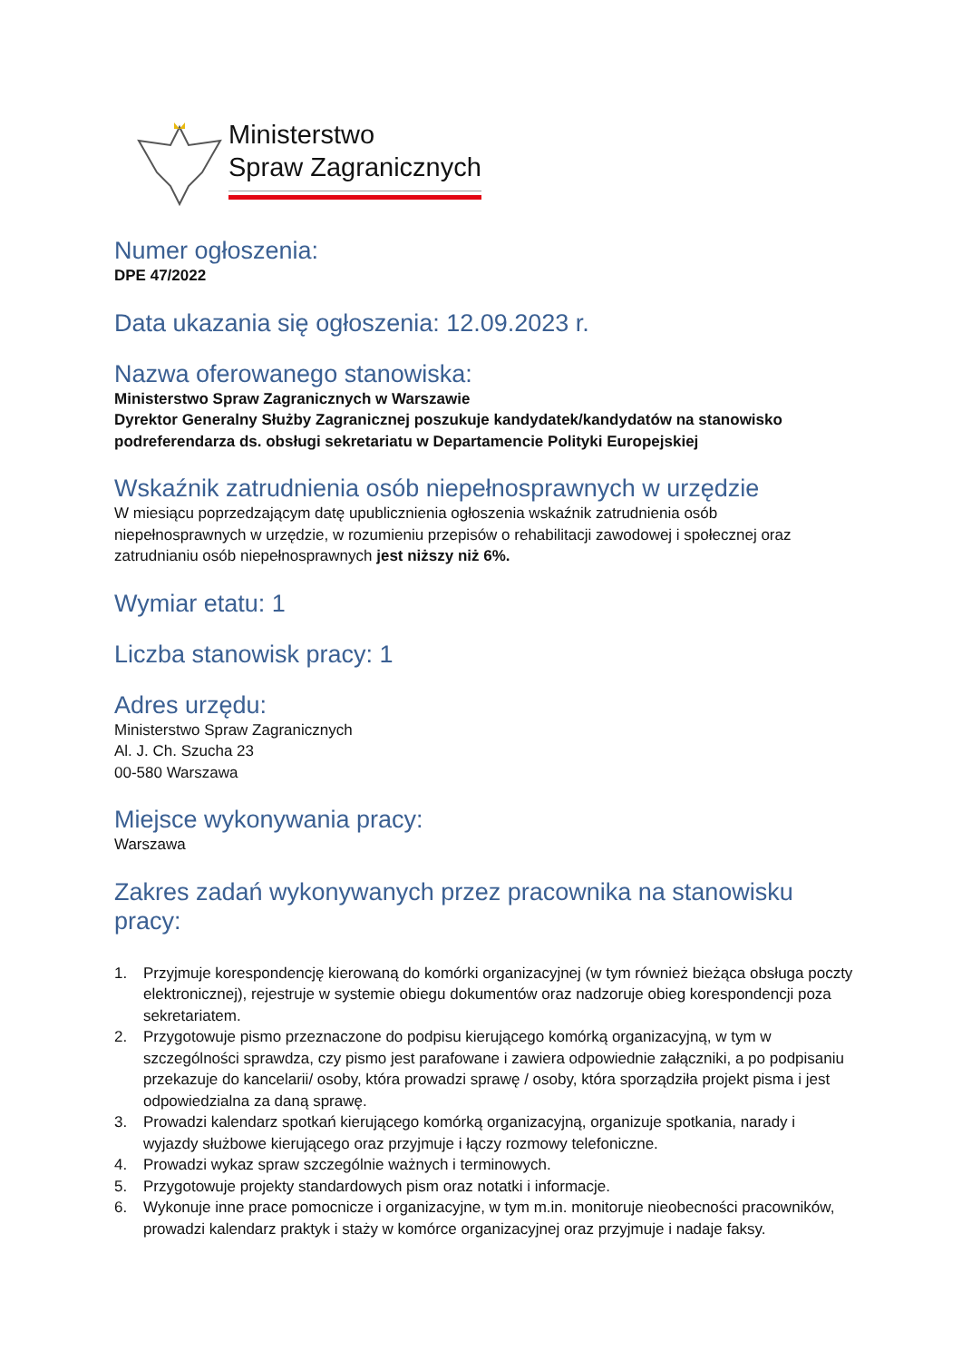Ministerstwo
Spraw Zagranicznych
Numer ogłoszenia:
DPE 47/2022
Data ukazania się ogłoszenia: 12.09.2023 r.
Nazwa oferowanego stanowiska:
Ministerstwo Spraw Zagranicznych w Warszawie
Dyrektor Generalny Służby Zagranicznej poszukuje kandydatek/kandydatów na stanowisko podreferendarza ds. obsługi sekretariatu w Departamencie Polityki Europejskiej
Wskaźnik zatrudnienia osób niepełnosprawnych w urzędzie
W miesiącu poprzedzającym datę upublicznienia ogłoszenia wskaźnik zatrudnienia osób niepełnosprawnych w urzędzie, w rozumieniu przepisów o rehabilitacji zawodowej i społecznej oraz zatrudnianiu osób niepełnosprawnych jest niższy niż 6%.
Wymiar etatu: 1
Liczba stanowisk pracy: 1
Adres urzędu:
Ministerstwo Spraw Zagranicznych
Al. J. Ch. Szucha 23
00-580 Warszawa
Miejsce wykonywania pracy:
Warszawa
Zakres zadań wykonywanych przez pracownika na stanowisku pracy:
1. Przyjmuje korespondencję kierowaną do komórki organizacyjnej (w tym również bieżąca obsługa poczty elektronicznej), rejestruje w systemie obiegu dokumentów oraz nadzoruje obieg korespondencji poza sekretariatem.
2. Przygotowuje pismo przeznaczone do podpisu kierującego komórką organizacyjną, w tym w szczególności sprawdza, czy pismo jest parafowane i zawiera odpowiednie załączniki, a po podpisaniu przekazuje do kancelarii/ osoby, która prowadzi sprawę / osoby, która sporządziła projekt pisma i jest odpowiedzialna za daną sprawę.
3. Prowadzi kalendarz spotkań kierującego komórką organizacyjną, organizuje spotkania, narady i wyjazdy służbowe kierującego oraz przyjmuje i łączy rozmowy telefoniczne.
4. Prowadzi wykaz spraw szczególnie ważnych i terminowych.
5. Przygotowuje projekty standardowych pism oraz notatki i informacje.
6. Wykonuje inne prace pomocnicze i organizacyjne, w tym m.in. monitoruje nieobecności pracowników, prowadzi kalendarz praktyk i staży w komórce organizacyjnej oraz przyjmuje i nadaje faksy.